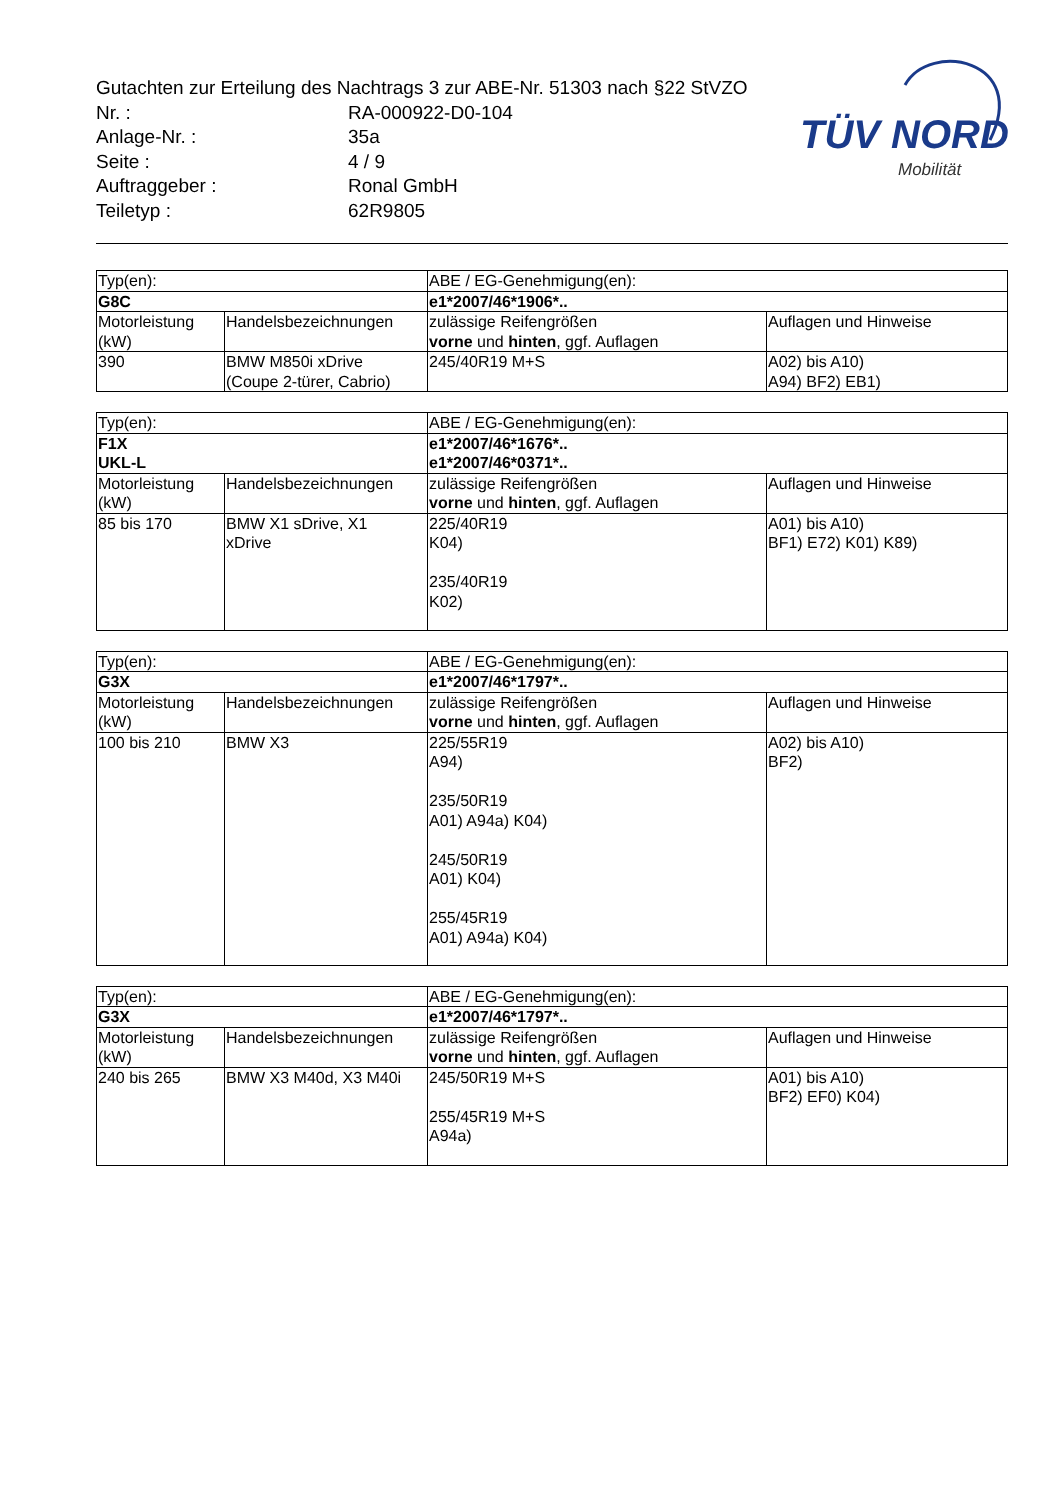Gutachten zur Erteilung des Nachtrags 3 zur ABE-Nr. 51303 nach §22 StVZO
Nr. : RA-000922-D0-104
Anlage-Nr. : 35a
Seite : 4 / 9
Auftraggeber : Ronal GmbH
Teiletyp : 62R9805
TÜV NORD
Mobilität
| Typ(en): | | ABE / EG-Genehmigung(en): | |
| G8C | | e1*2007/46*1906*.. | |
| Motorleistung (kW) | Handelsbezeichnungen | zulässige Reifengrößen vorne und hinten , ggf. Auflagen | Auflagen und Hinweise |
| 390 | BMW M850i xDrive (Coupe 2-türer, Cabrio) | 245/40R19 M+S | A02) bis A10) A94) BF2) EB1) |
| Typ(en): | | ABE / EG-Genehmigung(en): | |
| F1X UKL-L | | e1*2007/46*1676*.. e1*2007/46*0371*.. | |
| Motorleistung (kW) | Handelsbezeichnungen | zulässige Reifengrößen vorne und hinten , ggf. Auflagen | Auflagen und Hinweise |
| 85 bis 170 | BMW X1 sDrive, X1 xDrive | 225/40R19 K04) 235/40R19 K02) | A01) bis A10) BF1) E72) K01) K89) |
| Typ(en): | | ABE / EG-Genehmigung(en): | |
| G3X | | e1*2007/46*1797*.. | |
| Motorleistung (kW) | Handelsbezeichnungen | zulässige Reifengrößen vorne und hinten , ggf. Auflagen | Auflagen und Hinweise |
| 100 bis 210 | BMW X3 | 225/55R19 A94) 235/50R19 A01) A94a) K04) 245/50R19 A01) K04) 255/45R19 A01) A94a) K04) | A02) bis A10) BF2) |
| Typ(en): | | ABE / EG-Genehmigung(en): | |
| G3X | | e1*2007/46*1797*.. | |
| Motorleistung (kW) | Handelsbezeichnungen | zulässige Reifengrößen vorne und hinten , ggf. Auflagen | Auflagen und Hinweise |
| 240 bis 265 | BMW X3 M40d, X3 M40i | 245/50R19 M+S 255/45R19 M+S A94a) | A01) bis A10) BF2) EF0) K04) |